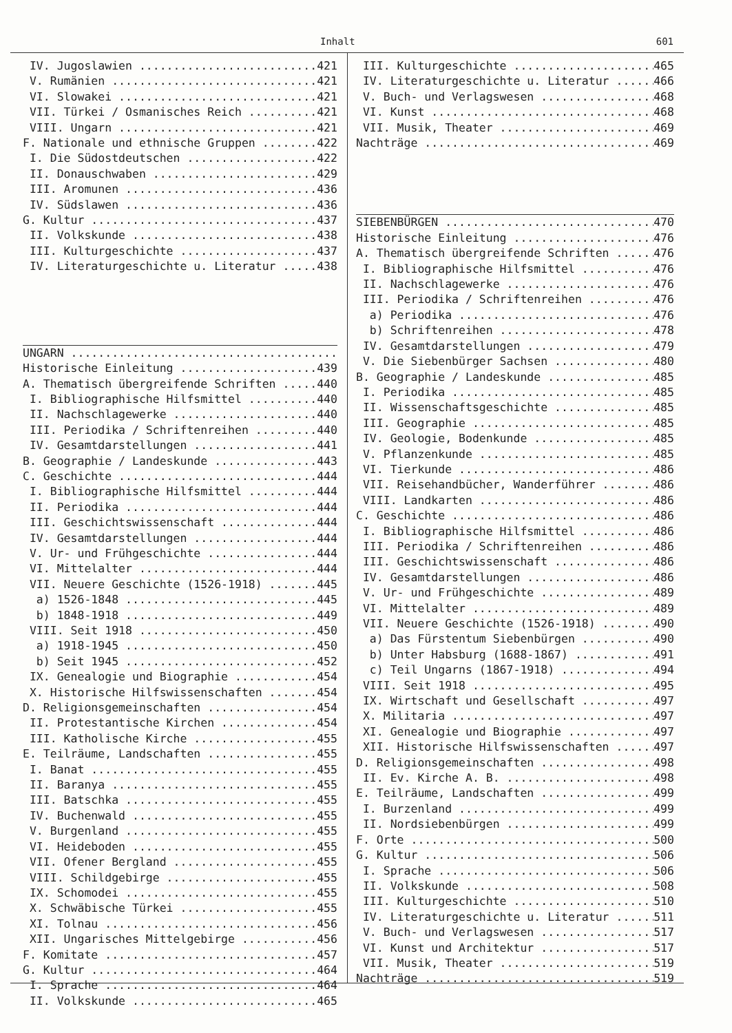Inhalt 601
IV. Jugoslawien 421
V. Rumänien 421
VI. Slowakei 421
VII. Türkei / Osmanisches Reich 421
VIII. Ungarn 421
F. Nationale und ethnische Gruppen 422
I. Die Südostdeutschen 422
II. Donauschwaben 429
III. Aromunen 436
IV. Südslawen 436
G. Kultur 437
II. Volkskunde 438
III. Kulturgeschichte 437
IV. Literaturgeschichte u. Literatur 438
UNGARN
Historische Einleitung 439
A. Thematisch übergreifende Schriften 440
I. Bibliographische Hilfsmittel 440
II. Nachschlagewerke 440
III. Periodika / Schriftenreihen 440
IV. Gesamtdarstellungen 441
B. Geographie / Landeskunde 443
C. Geschichte 444
I. Bibliographische Hilfsmittel 444
II. Periodika 444
III. Geschichtswissenschaft 444
IV. Gesamtdarstellungen 444
V. Ur- und Frühgeschichte 444
VI. Mittelalter 444
VII. Neuere Geschichte (1526-1918) 445
a) 1526-1848 445
b) 1848-1918 449
VIII. Seit 1918 450
a) 1918-1945 450
b) Seit 1945 452
IX. Genealogie und Biographie 454
X. Historische Hilfswissenschaften 454
D. Religionsgemeinschaften 454
II. Protestantische Kirchen 454
III. Katholische Kirche 455
E. Teilräume, Landschaften 455
I. Banat 455
II. Baranya 455
III. Batschka 455
IV. Buchenwald 455
V. Burgenland 455
VI. Heideboden 455
VII. Ofener Bergland 455
VIII. Schildgebirge 455
IX. Schomodei 455
X. Schwäbische Türkei 455
XI. Tolnau 456
XII. Ungarisches Mittelgebirge 456
F. Komitate 457
G. Kultur 464
I. Sprache 464
II. Volkskunde 465
III. Kulturgeschichte 465
IV. Literaturgeschichte u. Literatur 466
V. Buch- und Verlagswesen 468
VI. Kunst 468
VII. Musik, Theater 469
Nachträge 469
SIEBENBÜRGEN 470
Historische Einleitung 476
A. Thematisch übergreifende Schriften 476
I. Bibliographische Hilfsmittel 476
II. Nachschlagewerke 476
III. Periodika / Schriftenreihen 476
a) Periodika 476
b) Schriftenreihen 478
IV. Gesamtdarstellungen 479
V. Die Siebenbürger Sachsen 480
B. Geographie / Landeskunde 485
I. Periodika 485
II. Wissenschaftsgeschichte 485
III. Geographie 485
IV. Geologie, Bodenkunde 485
V. Pflanzenkunde 485
VI. Tierkunde 486
VII. Reisehandbücher, Wanderführer 486
VIII. Landkarten 486
C. Geschichte 486
I. Bibliographische Hilfsmittel 486
III. Periodika / Schriftenreihen 486
III. Geschichtswissenschaft 486
IV. Gesamtdarstellungen 486
V. Ur- und Frühgeschichte 489
VI. Mittelalter 489
VII. Neuere Geschichte (1526-1918) 490
a) Das Fürstentum Siebenbürgen 490
b) Unter Habsburg (1688-1867) 491
c) Teil Ungarns (1867-1918) 494
VIII. Seit 1918 495
IX. Wirtschaft und Gesellschaft 497
X. Militaria 497
XI. Genealogie und Biographie 497
XII. Historische Hilfswissenschaften 497
D. Religionsgemeinschaften 498
II. Ev. Kirche A. B. 498
E. Teilräume, Landschaften 499
I. Burzenland 499
II. Nordsiebenbürgen 499
F. Orte 500
G. Kultur 506
I. Sprache 506
II. Volkskunde 508
III. Kulturgeschichte 510
IV. Literaturgeschichte u. Literatur 511
V. Buch- und Verlagswesen 517
VI. Kunst und Architektur 517
VII. Musik, Theater 519
Nachträge 519